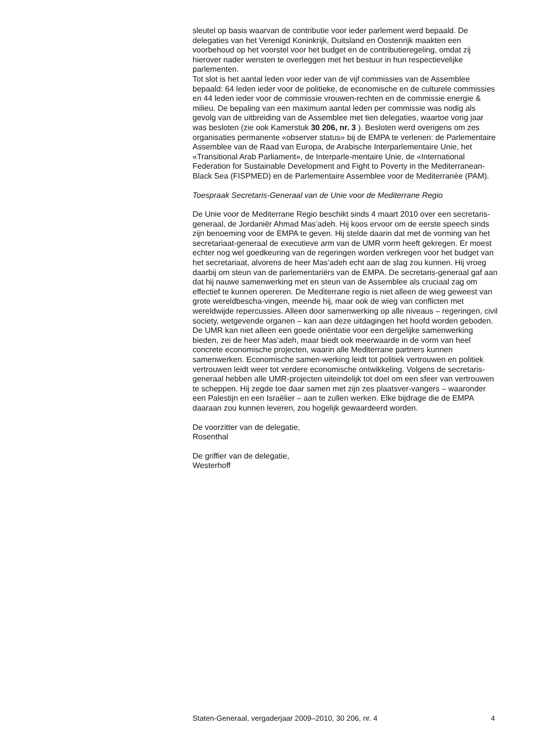sleutel op basis waarvan de contributie voor ieder parlement werd bepaald. De delegaties van het Verenigd Koninkrijk, Duitsland en Oostenrijk maakten een voorbehoud op het voorstel voor het budget en de contributieregeling, omdat zij hierover nader wensten te overleggen met het bestuur in hun respectievelijke parlementen.
Tot slot is het aantal leden voor ieder van de vijf commissies van de Assemblee bepaald: 64 leden ieder voor de politieke, de economische en de culturele commissies en 44 leden ieder voor de commissie vrouwen-rechten en de commissie energie & milieu. De bepaling van een maximum aantal leden per commissie was nodig als gevolg van de uitbreiding van de Assemblee met tien delegaties, waartoe vorig jaar was besloten (zie ook Kamerstuk 30 206, nr. 3 ). Besloten werd overigens om zes organisaties permanente «observer status» bij de EMPA te verlenen: de Parlementaire Assemblee van de Raad van Europa, de Arabische Interparlementaire Unie, het «Transitional Arab Parliament», de Interparle-mentaire Unie, de «International Federation for Sustainable Development and Fight to Poverty in the Mediterranean-Black Sea (FISPMED) en de Parlementaire Assemblee voor de Mediterranée (PAM).
Toespraak Secretaris-Generaal van de Unie voor de Mediterrane Regio
De Unie voor de Mediterrane Regio beschikt sinds 4 maart 2010 over een secretaris-generaal, de Jordaniër Ahmad Mas’adeh. Hij koos ervoor om de eerste speech sinds zijn benoeming voor de EMPA te geven. Hij stelde daarin dat met de vorming van het secretariaat-generaal de executieve arm van de UMR vorm heeft gekregen. Er moest echter nog wel goedkeuring van de regeringen worden verkregen voor het budget van het secretariaat, alvorens de heer Mas’adeh echt aan de slag zou kunnen. Hij vroeg daarbij om steun van de parlementariërs van de EMPA. De secretaris-generaal gaf aan dat hij nauwe samenwerking met en steun van de Assemblee als cruciaal zag om effectief te kunnen opereren. De Mediterrane regio is niet alleen de wieg geweest van grote wereldbescha-vingen, meende hij, maar ook de wieg van conflicten met wereldwijde repercussies. Alleen door samenwerking op alle niveaus – regeringen, civil society, wetgevende organen – kan aan deze uitdagingen het hoofd worden geboden. De UMR kan niet alleen een goede oriëntatie voor een dergelijke samenwerking bieden, zei de heer Mas’adeh, maar biedt ook meerwaarde in de vorm van heel concrete economische projecten, waarin alle Mediterrane partners kunnen samenwerken. Economische samen-werking leidt tot politiek vertrouwen en politiek vertrouwen leidt weer tot verdere economische ontwikkeling. Volgens de secretaris-generaal hebben alle UMR-projecten uiteindelijk tot doel om een sfeer van vertrouwen te scheppen. Hij zegde toe daar samen met zijn zes plaatsver-vangers – waaronder een Palestijn en een Israëlier – aan te zullen werken. Elke bijdrage die de EMPA daaraan zou kunnen leveren, zou hogelijk gewaardeerd worden.
De voorzitter van de delegatie,
Rosenthal
De griffier van de delegatie,
Westerhoff
Staten-Generaal, vergaderjaar 2009–2010, 30 206, nr. 4 4